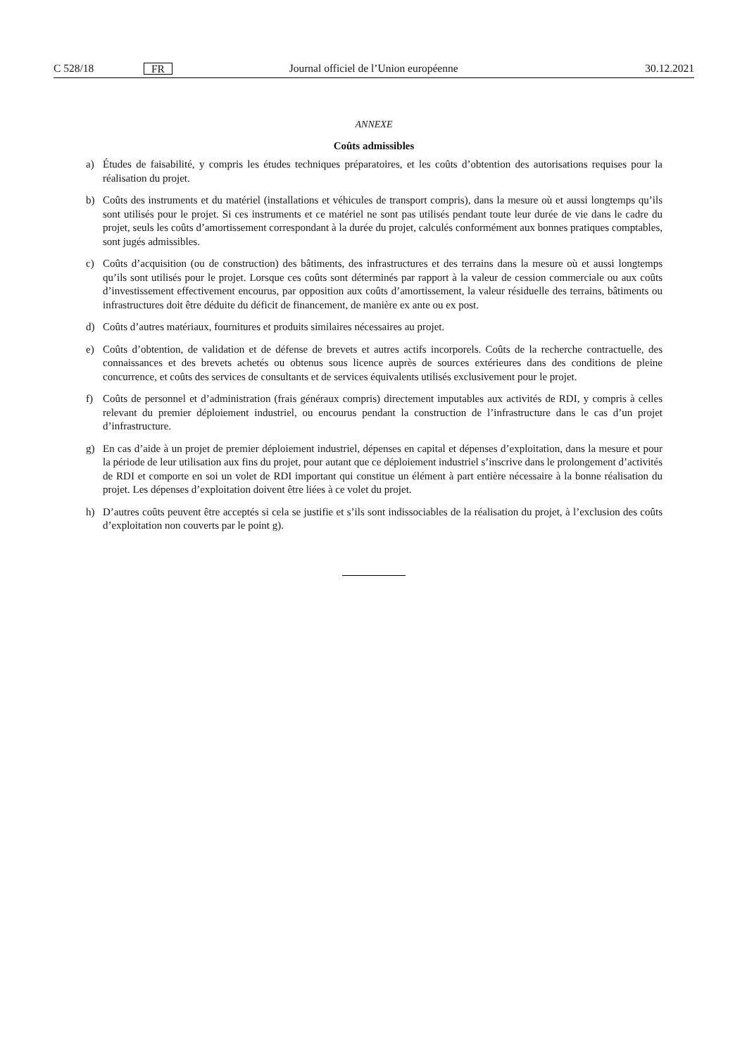C 528/18
FR
Journal officiel de l’Union européenne
30.12.2021
ANNEXE
Coûts admissibles
a) Études de faisabilité, y compris les études techniques préparatoires, et les coûts d’obtention des autorisations requises pour la réalisation du projet.
b) Coûts des instruments et du matériel (installations et véhicules de transport compris), dans la mesure où et aussi longtemps qu’ils sont utilisés pour le projet. Si ces instruments et ce matériel ne sont pas utilisés pendant toute leur durée de vie dans le cadre du projet, seuls les coûts d’amortissement correspondant à la durée du projet, calculés conformément aux bonnes pratiques comptables, sont jugés admissibles.
c) Coûts d’acquisition (ou de construction) des bâtiments, des infrastructures et des terrains dans la mesure où et aussi longtemps qu’ils sont utilisés pour le projet. Lorsque ces coûts sont déterminés par rapport à la valeur de cession commerciale ou aux coûts d’investissement effectivement encourus, par opposition aux coûts d’amortissement, la valeur résiduelle des terrains, bâtiments ou infrastructures doit être déduite du déficit de financement, de manière ex ante ou ex post.
d) Coûts d’autres matériaux, fournitures et produits similaires nécessaires au projet.
e) Coûts d’obtention, de validation et de défense de brevets et autres actifs incorporels. Coûts de la recherche contractuelle, des connaissances et des brevets achetés ou obtenus sous licence auprès de sources extérieures dans des conditions de pleine concurrence, et coûts des services de consultants et de services équivalents utilisés exclusivement pour le projet.
f) Coûts de personnel et d’administration (frais généraux compris) directement imputables aux activités de RDI, y compris à celles relevant du premier déploiement industriel, ou encourus pendant la construction de l’infrastructure dans le cas d’un projet d’infrastructure.
g) En cas d’aide à un projet de premier déploiement industriel, dépenses en capital et dépenses d’exploitation, dans la mesure et pour la période de leur utilisation aux fins du projet, pour autant que ce déploiement industriel s’inscrive dans le prolongement d’activités de RDI et comporte en soi un volet de RDI important qui constitue un élément à part entière nécessaire à la bonne réalisation du projet. Les dépenses d’exploitation doivent être liées à ce volet du projet.
h) D’autres coûts peuvent être acceptés si cela se justifie et s’ils sont indissociables de la réalisation du projet, à l’exclusion des coûts d’exploitation non couverts par le point g).